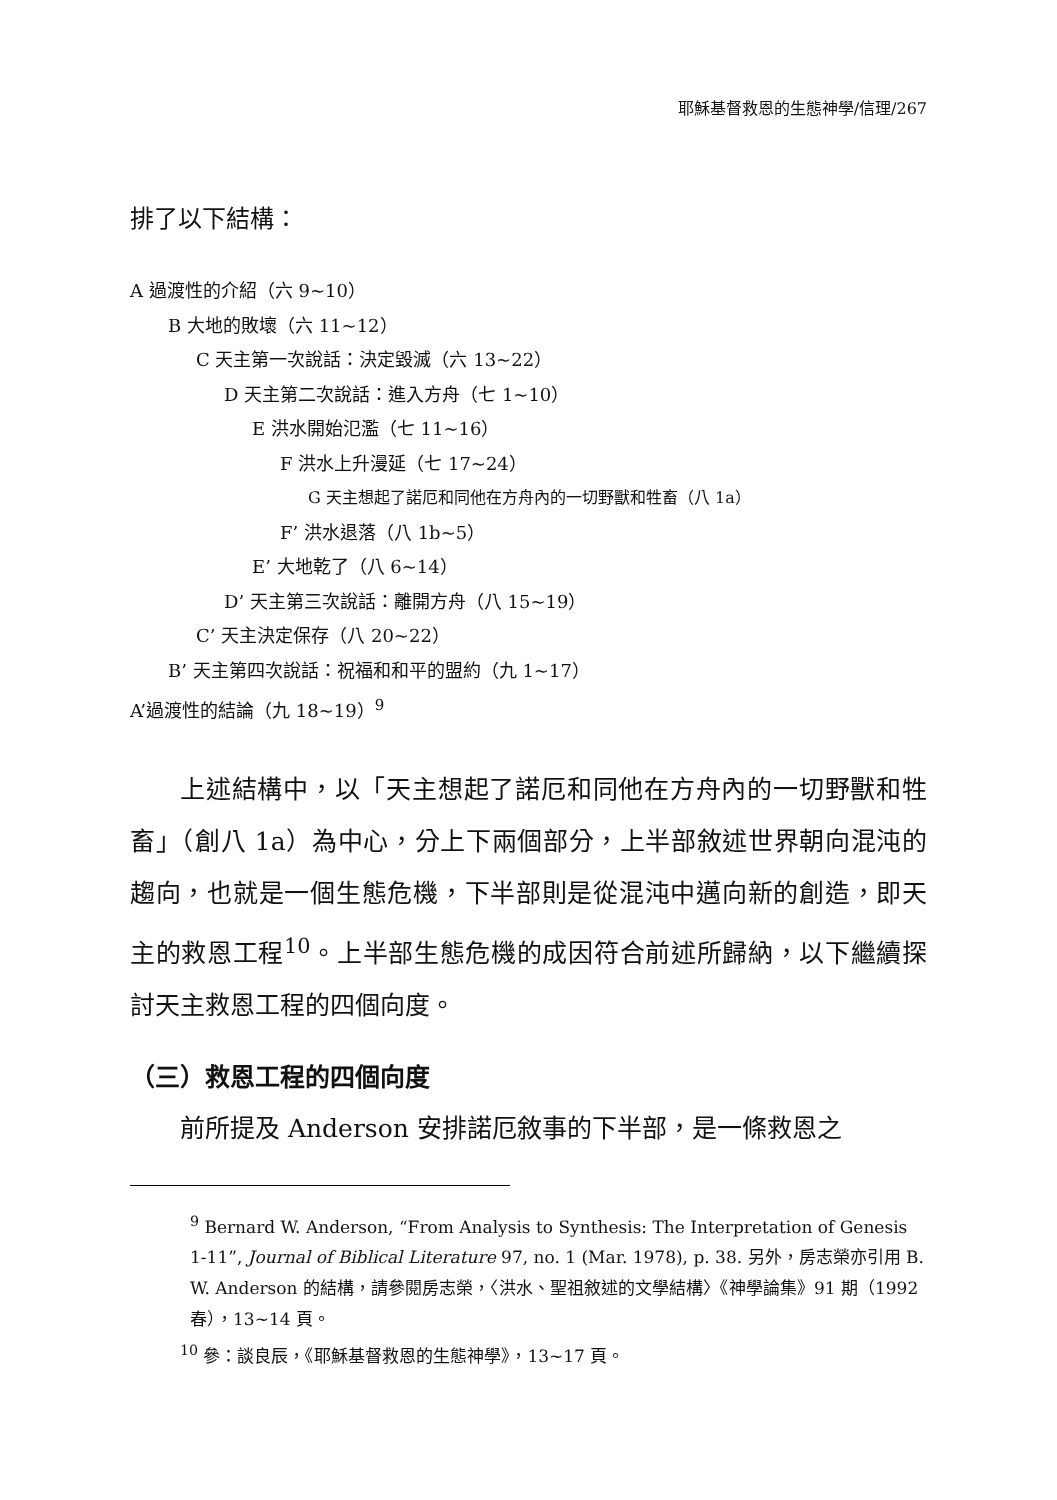耶穌基督救恩的生態神學/信理/267
排了以下結構：
A 過渡性的介紹（六 9~10）
B 大地的敗壞（六 11~12）
C 天主第一次說話：決定毀滅（六 13~22）
D 天主第二次說話：進入方舟（七 1~10）
E 洪水開始氾濫（七 11~16）
F 洪水上升漫延（七 17~24）
G 天主想起了諾厄和同他在方舟內的一切野獸和牲畜（八 1a）
F’ 洪水退落（八 1b~5）
E’ 大地乾了（八 6~14）
D’ 天主第三次說話：離開方舟（八 15~19）
C’ 天主決定保存（八 20~22）
B’ 天主第四次說話：祝福和和平的盟約（九 1~17）
A’過渡性的結論（九 18~19）<sup>9</sup>
上述結構中，以「天主想起了諾厄和同他在方舟內的一切野獸和牲畜」（創八 1a）為中心，分上下兩個部分，上半部敘述世界朝向混沌的趨向，也就是一個生態危機，下半部則是從混沌中邁向新的創造，即天主的救恩工程<sup>10</sup>。上半部生態危機的成因符合前述所歸納，以下繼續探討天主救恩工程的四個向度。
（三）救恩工程的四個向度
前所提及 Anderson 安排諾厄敘事的下半部，是一條救恩之
<sup>9</sup> Bernard W. Anderson, “From Analysis to Synthesis: The Interpretation of Genesis 1-11”, Journal of Biblical Literature 97, no. 1 (Mar. 1978), p. 38. 另外，房志榮亦引用 B. W. Anderson 的結構，請參閱房志榮，〈洪水、聖祖敘述的文學結構〉《神學論集》91 期（1992 春），13~14 頁。
<sup>10</sup> 參：談良辰，《耶穌基督救恩的生態神學》，13~17 頁。